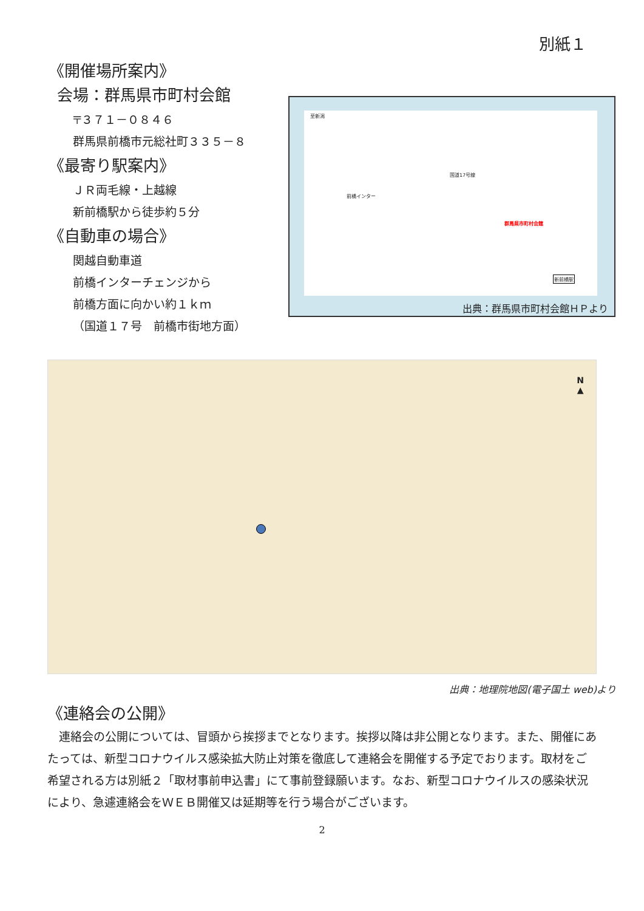別紙１
《開催場所案内》
会場：群馬県市町村会館
〒３７１－０８４６
群馬県前橋市元総社町３３５－８
《最寄り駅案内》
ＪＲ両毛線・上越線
新前橋駅から徒歩約５分
《自動車の場合》
関越自動車道
前橋インターチェンジから
前橋方面に向かい約１ｋｍ
（国道１７号　前橋市街地方面）
至新潟
国道17号線
群馬県市町村会館
新前橋駅
前橋インター
出典：群馬県市町村会館ＨＰより
N
▲
出典：地理院地図(電子国土 web)より
《連絡会の公開》
　連絡会の公開については、冒頭から挨拶までとなります。挨拶以降は非公開となります。また、開催にあたっては、新型コロナウイルス感染拡大防止対策を徹底して連絡会を開催する予定でおります。取材をご希望される方は別紙２「取材事前申込書」にて事前登録願います。なお、新型コロナウイルスの感染状況により、急遽連絡会をＷＥＢ開催又は延期等を行う場合がございます。
2